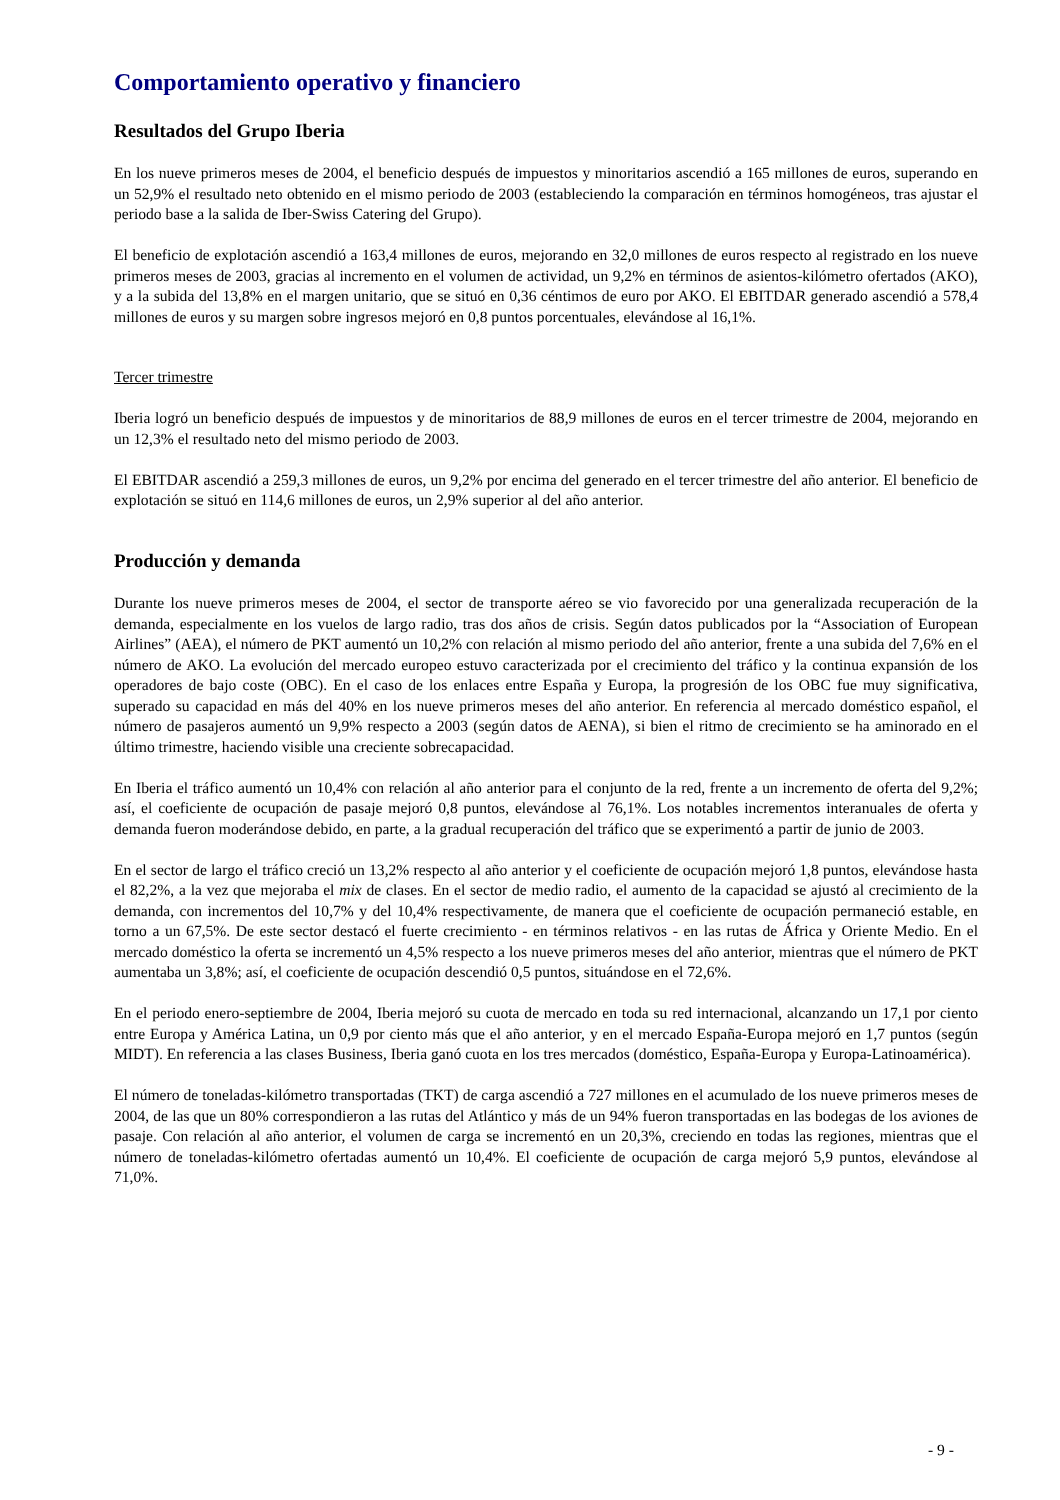Comportamiento operativo y financiero
Resultados del Grupo Iberia
En los nueve primeros meses de 2004, el beneficio después de impuestos y minoritarios ascendió a 165 millones de euros, superando en un 52,9% el resultado neto obtenido en el mismo periodo de 2003 (estableciendo la comparación en términos homogéneos, tras ajustar el periodo base a la salida de Iber-Swiss Catering del Grupo).
El beneficio de explotación ascendió a 163,4 millones de euros, mejorando en 32,0 millones de euros respecto al registrado en los nueve primeros meses de 2003, gracias al incremento en el volumen de actividad, un 9,2% en términos de asientos-kilómetro ofertados (AKO), y a la subida del 13,8% en el margen unitario, que se situó en 0,36 céntimos de euro por AKO. El EBITDAR generado ascendió a 578,4 millones de euros y su margen sobre ingresos mejoró en 0,8 puntos porcentuales, elevándose al 16,1%.
Tercer trimestre
Iberia logró un beneficio después de impuestos y de minoritarios de 88,9 millones de euros en el tercer trimestre de 2004, mejorando en un 12,3% el resultado neto del mismo periodo de 2003.
El EBITDAR ascendió a 259,3 millones de euros, un 9,2% por encima del generado en el tercer trimestre del año anterior. El beneficio de explotación se situó en 114,6 millones de euros, un 2,9% superior al del año anterior.
Producción y demanda
Durante los nueve primeros meses de 2004, el sector de transporte aéreo se vio favorecido por una generalizada recuperación de la demanda, especialmente en los vuelos de largo radio, tras dos años de crisis. Según datos publicados por la “Association of European Airlines” (AEA), el número de PKT aumentó un 10,2% con relación al mismo periodo del año anterior, frente a una subida del 7,6% en el número de AKO. La evolución del mercado europeo estuvo caracterizada por el crecimiento del tráfico y la continua expansión de los operadores de bajo coste (OBC). En el caso de los enlaces entre España y Europa, la progresión de los OBC fue muy significativa, superado su capacidad en más del 40% en los nueve primeros meses del año anterior. En referencia al mercado doméstico español, el número de pasajeros aumentó un 9,9% respecto a 2003 (según datos de AENA), si bien el ritmo de crecimiento se ha aminorado en el último trimestre, haciendo visible una creciente sobrecapacidad.
En Iberia el tráfico aumentó un 10,4% con relación al año anterior para el conjunto de la red, frente a un incremento de oferta del 9,2%; así, el coeficiente de ocupación de pasaje mejoró 0,8 puntos, elevándose al 76,1%. Los notables incrementos interanuales de oferta y demanda fueron moderándose debido, en parte, a la gradual recuperación del tráfico que se experimentó a partir de junio de 2003.
En el sector de largo el tráfico creció un 13,2% respecto al año anterior y el coeficiente de ocupación mejoró 1,8 puntos, elevándose hasta el 82,2%, a la vez que mejoraba el mix de clases. En el sector de medio radio, el aumento de la capacidad se ajustó al crecimiento de la demanda, con incrementos del 10,7% y del 10,4% respectivamente, de manera que el coeficiente de ocupación permaneció estable, en torno a un 67,5%. De este sector destacó el fuerte crecimiento - en términos relativos - en las rutas de África y Oriente Medio. En el mercado doméstico la oferta se incrementó un 4,5% respecto a los nueve primeros meses del año anterior, mientras que el número de PKT aumentaba un 3,8%; así, el coeficiente de ocupación descendió 0,5 puntos, situándose en el 72,6%.
En el periodo enero-septiembre de 2004, Iberia mejoró su cuota de mercado en toda su red internacional, alcanzando un 17,1 por ciento entre Europa y América Latina, un 0,9 por ciento más que el año anterior, y en el mercado España-Europa mejoró en 1,7 puntos (según MIDT). En referencia a las clases Business, Iberia ganó cuota en los tres mercados (doméstico, España-Europa y Europa-Latinoamérica).
El número de toneladas-kilómetro transportadas (TKT) de carga ascendió a 727 millones en el acumulado de los nueve primeros meses de 2004, de las que un 80% correspondieron a las rutas del Atlántico y más de un 94% fueron transportadas en las bodegas de los aviones de pasaje. Con relación al año anterior, el volumen de carga se incrementó en un 20,3%, creciendo en todas las regiones, mientras que el número de toneladas-kilómetro ofertadas aumentó un 10,4%. El coeficiente de ocupación de carga mejoró 5,9 puntos, elevándose al 71,0%.
- 9 -